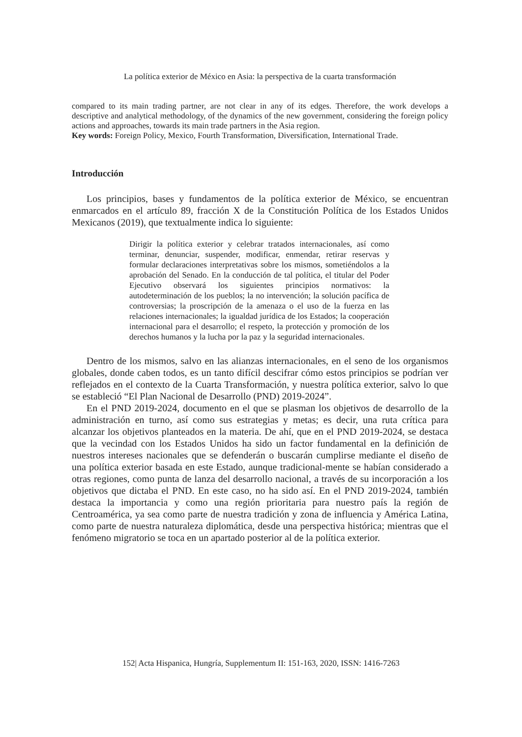La política exterior de México en Asia: la perspectiva de la cuarta transformación
compared to its main trading partner, are not clear in any of its edges. Therefore, the work develops a descriptive and analytical methodology, of the dynamics of the new government, considering the foreign policy actions and approaches, towards its main trade partners in the Asia region.
Key words: Foreign Policy, Mexico, Fourth Transformation, Diversification, International Trade.
Introducción
Los principios, bases y fundamentos de la política exterior de México, se encuentran enmarcados en el artículo 89, fracción X de la Constitución Política de los Estados Unidos Mexicanos (2019), que textualmente indica lo siguiente:
Dirigir la política exterior y celebrar tratados internacionales, así como terminar, denunciar, suspender, modificar, enmendar, retirar reservas y formular declaraciones interpretativas sobre los mismos, sometiéndolos a la aprobación del Senado. En la conducción de tal política, el titular del Poder Ejecutivo observará los siguientes principios normativos: la autodeterminación de los pueblos; la no intervención; la solución pacífica de controversias; la proscripción de la amenaza o el uso de la fuerza en las relaciones internacionales; la igualdad jurídica de los Estados; la cooperación internacional para el desarrollo; el respeto, la protección y promoción de los derechos humanos y la lucha por la paz y la seguridad internacionales.
Dentro de los mismos, salvo en las alianzas internacionales, en el seno de los organismos globales, donde caben todos, es un tanto difícil descifrar cómo estos principios se podrían ver reflejados en el contexto de la Cuarta Transformación, y nuestra política exterior, salvo lo que se estableció “El Plan Nacional de Desarrollo (PND) 2019-2024”.
En el PND 2019-2024, documento en el que se plasman los objetivos de desarrollo de la administración en turno, así como sus estrategias y metas; es decir, una ruta crítica para alcanzar los objetivos planteados en la materia. De ahí, que en el PND 2019-2024, se destaca que la vecindad con los Estados Unidos ha sido un factor fundamental en la definición de nuestros intereses nacionales que se defenderán o buscarán cumplirse mediante el diseño de una política exterior basada en este Estado, aunque tradicional-mente se habían considerado a otras regiones, como punta de lanza del desarrollo nacional, a través de su incorporación a los objetivos que dictaba el PND. En este caso, no ha sido así. En el PND 2019-2024, también destaca la importancia y como una región prioritaria para nuestro país la región de Centroamérica, ya sea como parte de nuestra tradición y zona de influencia y América Latina, como parte de nuestra naturaleza diplomática, desde una perspectiva histórica; mientras que el fenómeno migratorio se toca en un apartado posterior al de la política exterior.
152| Acta Hispanica, Hungría, Supplementum II: 151-163, 2020, ISSN: 1416-7263